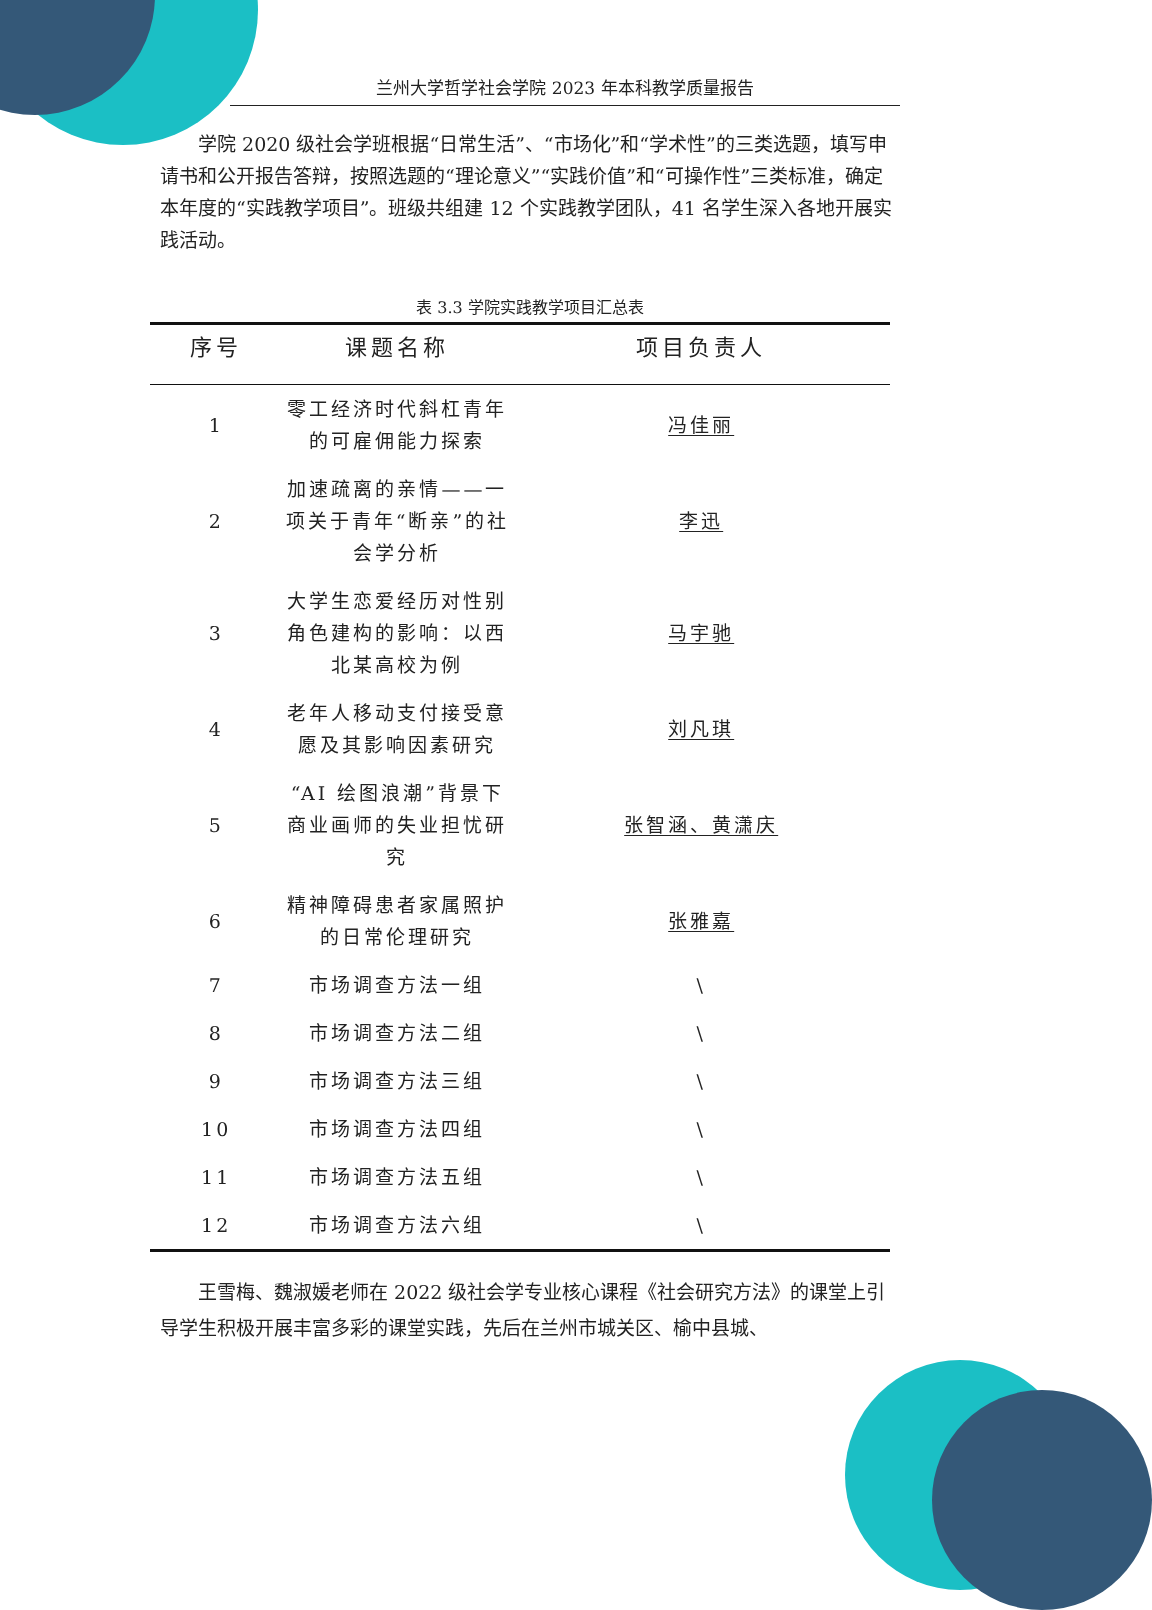兰州大学哲学社会学院 2023 年本科教学质量报告
学院 2020 级社会学班根据“日常生活”、“市场化”和“学术性”的三类选题，填写申请书和公开报告答辩，按照选题的“理论意义”“实践价值”和“可操作性”三类标准，确定本年度的“实践教学项目”。班级共组建 12 个实践教学团队，41 名学生深入各地开展实践活动。
表 3.3 学院实践教学项目汇总表
| 序号 | 课题名称 | 项目负责人 |
| --- | --- | --- |
| 1 | 零工经济时代斜杠青年的可雇佣能力探索 | 冯佳丽 |
| 2 | 加速疏离的亲情——一项关于青年“断亲”的社会学分析 | 李迅 |
| 3 | 大学生恋爱经历对性别角色建构的影响：以西北某高校为例 | 马宇驰 |
| 4 | 老年人移动支付接受意愿及其影响因素研究 | 刘凡琪 |
| 5 | “AI 绘图浪潮”背景下商业画师的失业担忧研究 | 张智涵、黄潇庆 |
| 6 | 精神障碍患者家属照护的日常伦理研究 | 张雅嘉 |
| 7 | 市场调查方法一组 | \ |
| 8 | 市场调查方法二组 | \ |
| 9 | 市场调查方法三组 | \ |
| 10 | 市场调查方法四组 | \ |
| 11 | 市场调查方法五组 | \ |
| 12 | 市场调查方法六组 | \ |
王雪梅、魏淑媛老师在 2022 级社会学专业核心课程《社会研究方法》的课堂上引导学生积极开展丰富多彩的课堂实践，先后在兰州市城关区、榆中县城、